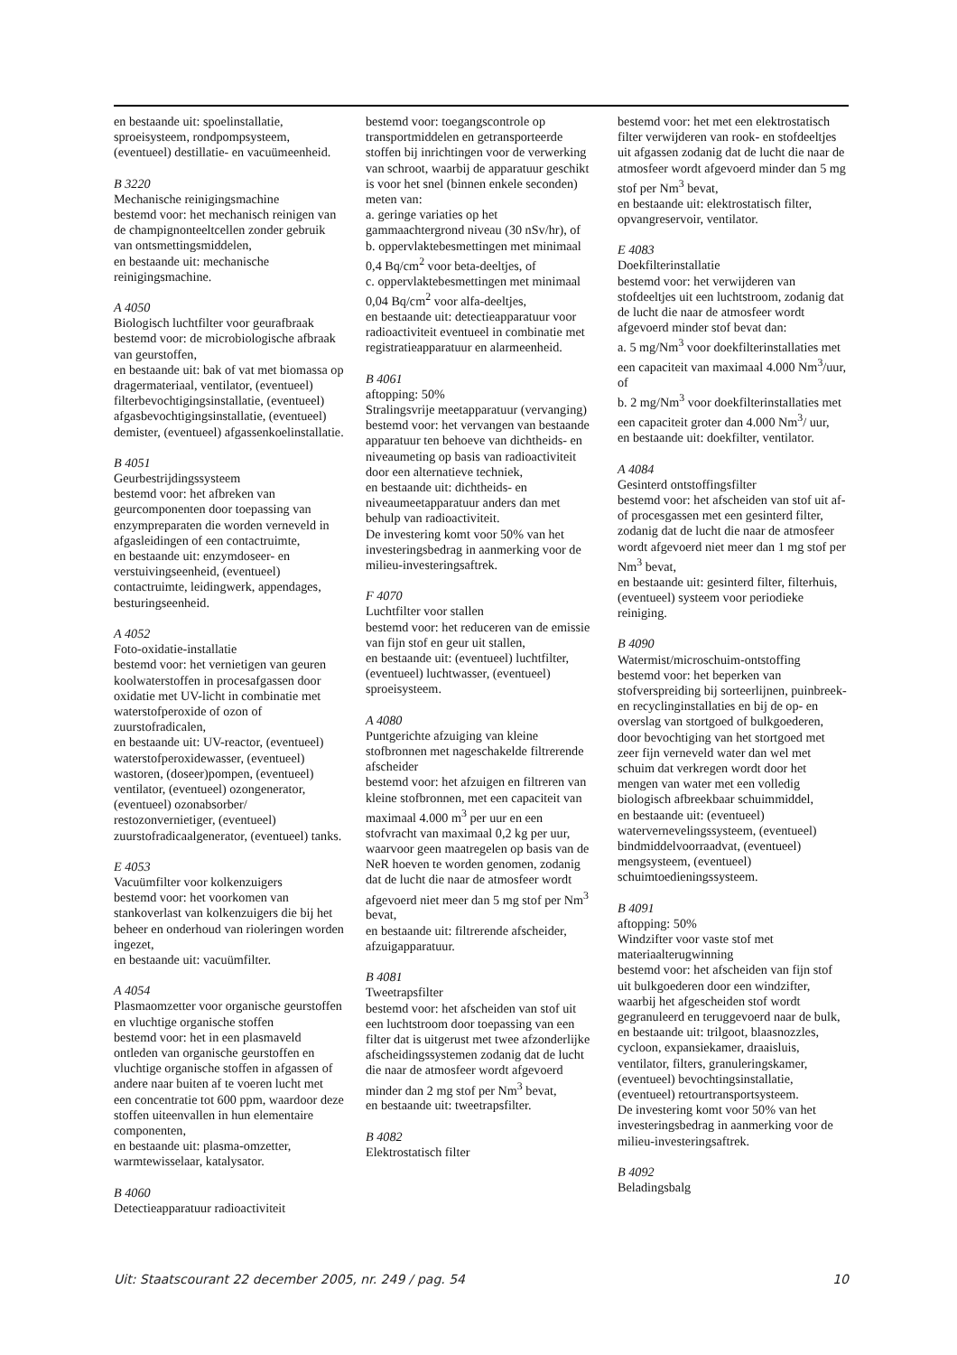en bestaande uit: spoelinstallatie, sproeisysteem, rondpompsysteem, (eventueel) destillatie- en vacuümeenheid.
B 3220
Mechanische reinigingsmachine
bestemd voor: het mechanisch reinigen van de champignonteeltcellen zonder gebruik van ontsmettingsmiddelen,
en bestaande uit: mechanische reinigingsmachine.
A 4050
Biologisch luchtfilter voor geurafbraak
bestemd voor: de microbiologische afbraak van geurstoffen,
en bestaande uit: bak of vat met biomassa op dragermateriaal, ventilator, (eventueel) filterbevochtigingsinstallatie, (eventueel) afgasbevochtigingsinstallatie, (eventueel) demister, (eventueel) afgassenkoelinstallatie.
B 4051
Geurbestrijdingssysteem
bestemd voor: het afbreken van geurcomponenten door toepassing van enzympreparaten die worden verneveld in afgasleidingen of een contactruimte,
en bestaande uit: enzymdoseer- en verstuivingseenheid, (eventueel) contactruimte, leidingwerk, appendages, besturingseenheid.
A 4052
Foto-oxidatie-installatie
bestemd voor: het vernietigen van geuren koolwaterstoffen in procesafgassen door oxidatie met UV-licht in combinatie met waterstofperoxide of ozon of zuurstofradicalen,
en bestaande uit: UV-reactor, (eventueel) waterstofperoxidewasser, (eventueel) wastoren, (doseer)pompen, (eventueel) ventilator, (eventueel) ozongenerator, (eventueel) ozonabsorber/ restozonvernietiger, (eventueel) zuurstofradicaalgenerator, (eventueel) tanks.
E 4053
Vacuümfilter voor kolkenzuigers
bestemd voor: het voorkomen van stankoverlast van kolkenzuigers die bij het beheer en onderhoud van rioleringen worden ingezet,
en bestaande uit: vacuümfilter.
A 4054
Plasmaomzetter voor organische geurstoffen en vluchtige organische stoffen
bestemd voor: het in een plasmaveld ontleden van organische geurstoffen en vluchtige organische stoffen in afgassen of andere naar buiten af te voeren lucht met een concentratie tot 600 ppm, waardoor deze stoffen uiteenvallen in hun elementaire componenten,
en bestaande uit: plasma-omzetter, warmtewisselaar, katalysator.
B 4060
Detectieapparatuur radioactiviteit
bestemd voor: toegangscontrole op transportmiddelen en getransporteerde stoffen bij inrichtingen voor de verwerking van schroot, waarbij de apparatuur geschikt is voor het snel (binnen enkele seconden) meten van:
a. geringe variaties op het gammaachtergrond niveau (30 nSv/hr), of
b. oppervlaktebesmettingen met minimaal 0,4 Bq/cm<sup>2</sup> voor beta-deeltjes, of
c. oppervlaktebesmettingen met minimaal 0,04 Bq/cm<sup>2</sup> voor alfa-deeltjes,
en bestaande uit: detectieapparatuur voor radioactiviteit eventueel in combinatie met registratieapparatuur en alarmeenheid.
B 4061
aftopping: 50%
Stralingsvrije meetapparatuur (vervanging)
bestemd voor: het vervangen van bestaande apparatuur ten behoeve van dichtheids- en niveaumeting op basis van radioactiviteit door een alternatieve techniek,
en bestaande uit: dichtheids- en niveaumeetapparatuur anders dan met behulp van radioactiviteit.
De investering komt voor 50% van het investeringsbedrag in aanmerking voor de milieu-investeringsaftrek.
F 4070
Luchtfilter voor stallen
bestemd voor: het reduceren van de emissie van fijn stof en geur uit stallen,
en bestaande uit: (eventueel) luchtfilter, (eventueel) luchtwasser, (eventueel) sproeisysteem.
A 4080
Puntgerichte afzuiging van kleine stofbronnen met nageschakelde filtrerende afscheider
bestemd voor: het afzuigen en filtreren van kleine stofbronnen, met een capaciteit van maximaal 4.000 m<sup>3</sup> per uur en een stofvracht van maximaal 0,2 kg per uur, waarvoor geen maatregelen op basis van de NeR hoeven te worden genomen, zodanig dat de lucht die naar de atmosfeer wordt afgevoerd niet meer dan 5 mg stof per Nm<sup>3</sup> bevat,
en bestaande uit: filtrerende afscheider, afzuigapparatuur.
B 4081
Tweetrapsfilter
bestemd voor: het afscheiden van stof uit een luchtstroom door toepassing van een filter dat is uitgerust met twee afzonderlijke afscheidingssystemen zodanig dat de lucht die naar de atmosfeer wordt afgevoerd minder dan 2 mg stof per Nm<sup>3</sup> bevat,
en bestaande uit: tweetrapsfilter.
B 4082
Elektrostatisch filter
bestemd voor: het met een elektrostatisch filter verwijderen van rook- en stofdeeltjes uit afgassen zodanig dat de lucht die naar de atmosfeer wordt afgevoerd minder dan 5 mg stof per Nm<sup>3</sup> bevat,
en bestaande uit: elektrostatisch filter, opvangreservoir, ventilator.
E 4083
Doekfilterinstallatie
bestemd voor: het verwijderen van stofdeeltjes uit een luchtstroom, zodanig dat de lucht die naar de atmosfeer wordt afgevoerd minder stof bevat dan:
a. 5 mg/Nm<sup>3</sup> voor doekfilterinstallaties met een capaciteit van maximaal 4.000 Nm<sup>3</sup>/uur, of
b. 2 mg/Nm<sup>3</sup> voor doekfilterinstallaties met een capaciteit groter dan 4.000 Nm<sup>3</sup>/ uur,
en bestaande uit: doekfilter, ventilator.
A 4084
Gesinterd ontstoffingsfilter
bestemd voor: het afscheiden van stof uit af- of procesgassen met een gesinterd filter, zodanig dat de lucht die naar de atmosfeer wordt afgevoerd niet meer dan 1 mg stof per Nm<sup>3</sup> bevat,
en bestaande uit: gesinterd filter, filterhuis, (eventueel) systeem voor periodieke reiniging.
B 4090
Watermist/microschuim-ontstoffing
bestemd voor: het beperken van stofverspreiding bij sorteerlijnen, puinbreek- en recyclinginstallaties en bij de op- en overslag van stortgoed of bulkgoederen, door bevochtiging van het stortgoed met zeer fijn verneveld water dan wel met schuim dat verkregen wordt door het mengen van water met een volledig biologisch afbreekbaar schuimmiddel,
en bestaande uit: (eventueel) watervernevelingssysteem, (eventueel) bindmiddelvoorraadvat, (eventueel) mengsysteem, (eventueel) schuimtoedieningssysteem.
B 4091
aftopping: 50%
Windzifter voor vaste stof met materiaalterugwinning
bestemd voor: het afscheiden van fijn stof uit bulkgoederen door een windzifter, waarbij het afgescheiden stof wordt gegranuleerd en teruggevoerd naar de bulk,
en bestaande uit: trilgoot, blaasnozzles, cycloon, expansiekamer, draaisluis, ventilator, filters, granuleringskamer, (eventueel) bevochtingsinstallatie, (eventueel) retourtransportsysteem.
De investering komt voor 50% van het investeringsbedrag in aanmerking voor de milieu-investeringsaftrek.
B 4092
Beladingsbalg
Uit: Staatscourant 22 december 2005, nr. 249 / pag. 54 10